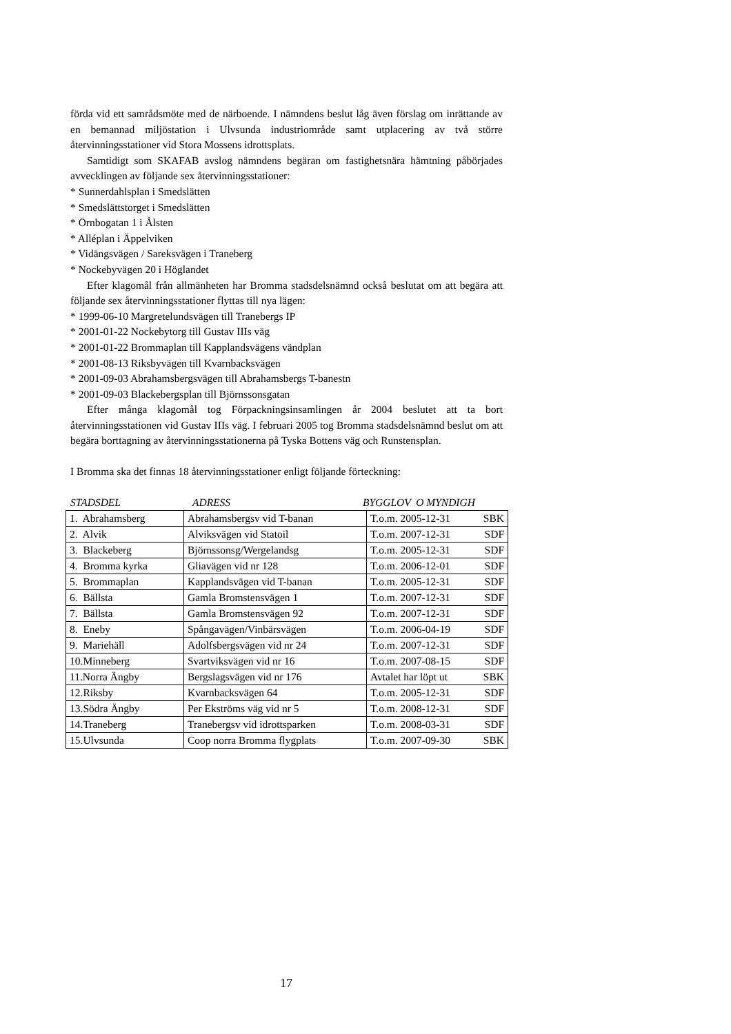förda vid ett samrådsmöte med de närboende. I nämndens beslut låg även förslag om inrättande av en bemannad miljöstation i Ulvsunda industriområde samt utplacering av två större återvinningsstationer vid Stora Mossens idrottsplats.
Samtidigt som SKAFAB avslog nämndens begäran om fastighetsnära hämtning påbörjades avvecklingen av följande sex återvinningsstationer:
* Sunnerdahlsplan i Smedslätten
* Smedslättstorget i Smedslätten
* Örnbogatan 1 i Ålsten
* Alléplan i Äppelviken
* Vidängsvägen / Sareksvägen i Traneberg
* Nockebyvägen 20 i Höglandet
Efter klagomål från allmänheten har Bromma stadsdelsnämnd också beslutat om att begära att följande sex återvinningsstationer flyttas till nya lägen:
* 1999-06-10 Margretelundsvägen till Tranebergs IP
* 2001-01-22 Nockebytorg till Gustav IIIs väg
* 2001-01-22 Brommaplan till Kapplandsvägens vändplan
* 2001-08-13 Riksbyvägen till Kvarnbacksvägen
* 2001-09-03 Abrahamsbergsvägen till Abrahamsbergs T-banestn
* 2001-09-03 Blackebergsplan till Björnssonsgatan
Efter många klagomål tog Förpackningsinsamlingen år 2004 beslutet att ta bort återvinningsstationen vid Gustav IIIs väg. I februari 2005 tog Bromma stadsdelsnämnd beslut om att begära borttagning av återvinningsstationerna på Tyska Bottens väg och Runstensplan.
I Bromma ska det finnas 18 återvinningsstationer enligt följande förteckning:
STADSDEL ADRESS BYGGLOV O MYNDIGH
| 1. Abrahamsberg | Abrahamsbergsv vid T-banan | T.o.m. 2005-12-31 | SBK |
| 2. Alvik | Alviksvägen vid Statoil | T.o.m. 2007-12-31 | SDF |
| 3. Blackeberg | Björnssonsg/Wergelandsg | T.o.m. 2005-12-31 | SDF |
| 4. Bromma kyrka | Gliavägen vid nr 128 | T.o.m. 2006-12-01 | SDF |
| 5. Brommaplan | Kapplandsvägen vid T-banan | T.o.m. 2005-12-31 | SDF |
| 6. Bällsta | Gamla Bromstensvägen 1 | T.o.m. 2007-12-31 | SDF |
| 7. Bällsta | Gamla Bromstensvägen 92 | T.o.m. 2007-12-31 | SDF |
| 8. Eneby | Spångavägen/Vinbärsvägen | T.o.m. 2006-04-19 | SDF |
| 9. Mariehäll | Adolfsbergsvägen vid nr 24 | T.o.m. 2007-12-31 | SDF |
| 10.Minneberg | Svartviksvägen vid nr 16 | T.o.m. 2007-08-15 | SDF |
| 11.Norra Ängby | Bergslagsvägen vid nr 176 | Avtalet har löpt ut | SBK |
| 12.Riksby | Kvarnbacksvägen 64 | T.o.m. 2005-12-31 | SDF |
| 13.Södra Ängby | Per Ekströms väg vid nr 5 | T.o.m. 2008-12-31 | SDF |
| 14.Traneberg | Tranebergsv vid idrottsparken | T.o.m. 2008-03-31 | SDF |
| 15.Ulvsunda | Coop norra Bromma flygplats | T.o.m. 2007-09-30 | SBK |
17